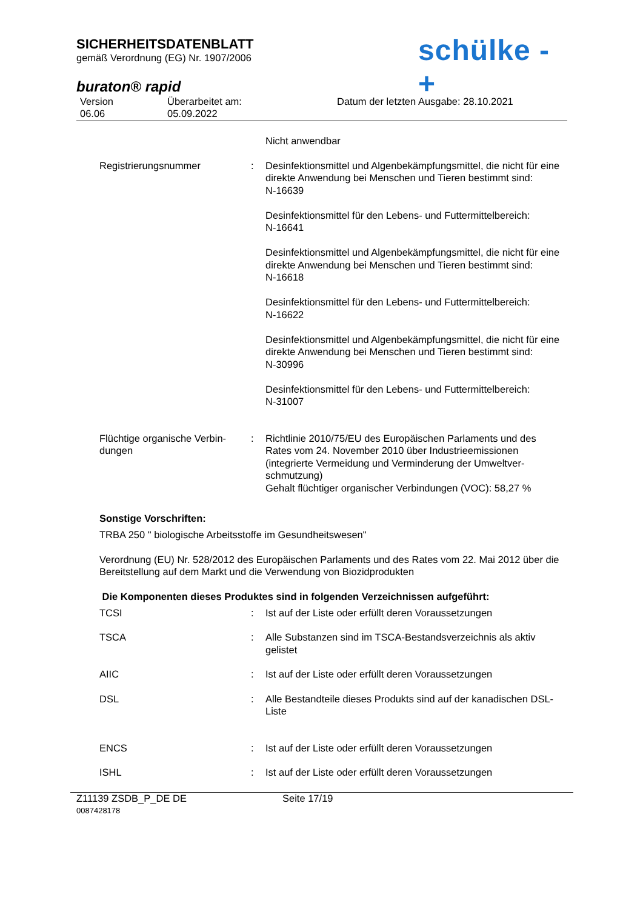SICHERHEITSDATENBLATT
gemäß Verordnung (EG) Nr. 1907/2006
schülke -+
buraton® rapid
Version
06.06
Überarbeitet am:
05.09.2022
Datum der letzten Ausgabe: 28.10.2021
Nicht anwendbar
Registrierungsnummer : Desinfektionsmittel und Algenbekämpfungsmittel, die nicht für eine direkte Anwendung bei Menschen und Tieren bestimmt sind:
N-16639
Desinfektionsmittel für den Lebens- und Futtermittelbereich:
N-16641
Desinfektionsmittel und Algenbekämpfungsmittel, die nicht für eine direkte Anwendung bei Menschen und Tieren bestimmt sind:
N-16618
Desinfektionsmittel für den Lebens- und Futtermittelbereich:
N-16622
Desinfektionsmittel und Algenbekämpfungsmittel, die nicht für eine direkte Anwendung bei Menschen und Tieren bestimmt sind:
N-30996
Desinfektionsmittel für den Lebens- und Futtermittelbereich:
N-31007
Flüchtige organische Verbin-dungen
: Richtlinie 2010/75/EU des Europäischen Parlaments und des Rates vom 24. November 2010 über Industrieemissionen (integrierte Vermeidung und Verminderung der Umweltver-schmutzung)
Gehalt flüchtiger organischer Verbindungen (VOC): 58,27 %
Sonstige Vorschriften:
TRBA 250 " biologische Arbeitsstoffe im Gesundheitswesen"
Verordnung (EU) Nr. 528/2012 des Europäischen Parlaments und des Rates vom 22. Mai 2012 über die Bereitstellung auf dem Markt und die Verwendung von Biozidprodukten
Die Komponenten dieses Produktes sind in folgenden Verzeichnissen aufgeführt:
TCSI : Ist auf der Liste oder erfüllt deren Voraussetzungen
TSCA : Alle Substanzen sind im TSCA-Bestandsverzeichnis als aktiv gelistet
AIIC : Ist auf der Liste oder erfüllt deren Voraussetzungen
DSL : Alle Bestandteile dieses Produkts sind auf der kanadischen DSL- Liste
ENCS : Ist auf der Liste oder erfüllt deren Voraussetzungen
ISHL : Ist auf der Liste oder erfüllt deren Voraussetzungen
Z11139 ZSDB_P_DE DE
0087428178
Seite 17/19